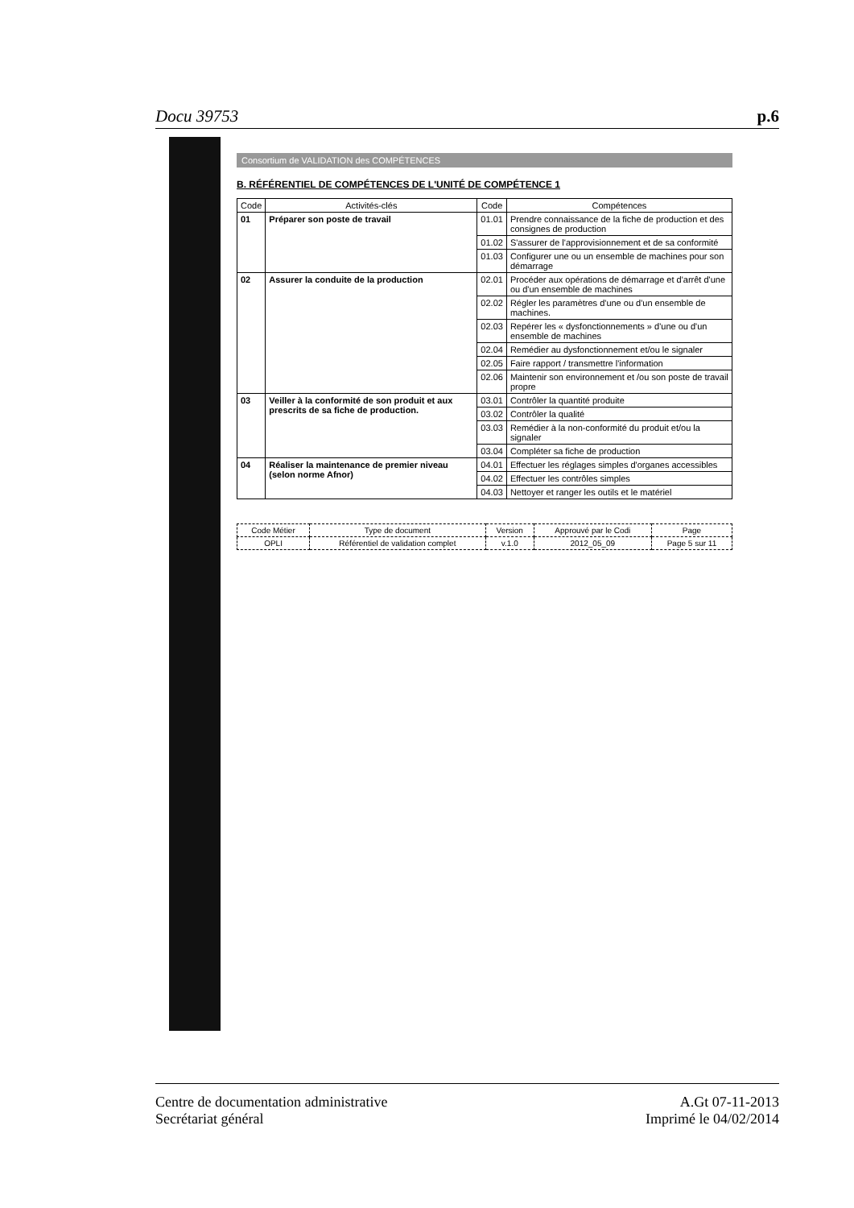Docu 39753 p.6
Consortium de VALIDATION des COMPÉTENCES
B. RÉFÉRENTIEL DE COMPÉTENCES DE L'UNITÉ DE COMPÉTENCE 1
| Code | Activités-clés | Code | Compétences |
| --- | --- | --- | --- |
| 01 | Préparer son poste de travail | 01.01 | Prendre connaissance de la fiche de production et des consignes de production |
| | | 01.02 | S'assurer de l'approvisionnement et de sa conformité |
| | | 01.03 | Configurer une ou un ensemble de machines pour son démarrage |
| 02 | Assurer la conduite de la production | 02.01 | Procéder aux opérations de démarrage et d'arrêt d'une ou d'un ensemble de machines |
| | | 02.02 | Régler les paramètres d'une ou d'un ensemble de machines. |
| | | 02.03 | Repérer les « dysfonctionnements » d'une ou d'un ensemble de machines |
| | | 02.04 | Remédier au dysfonctionnement et/ou le signaler |
| | | 02.05 | Faire rapport / transmettre l'information |
| | | 02.06 | Maintenir son environnement et /ou son poste de travail propre |
| 03 | Veiller à la conformité de son produit et aux prescrits de sa fiche de production. | 03.01 | Contrôler la quantité produite |
| | | 03.02 | Contrôler la qualité |
| | | 03.03 | Remédier à la non-conformité du produit et/ou la signaler |
| | | 03.04 | Compléter sa fiche de production |
| 04 | Réaliser la maintenance de premier niveau (selon norme Afnor) | 04.01 | Effectuer les réglages simples d'organes accessibles |
| | | 04.02 | Effectuer les contrôles simples |
| | | 04.03 | Nettoyer et ranger les outils et le matériel |
| Code Métier | Type de document | Version | Approuvé par le Codi | Page |
| --- | --- | --- | --- | --- |
| OPLI | Référentiel de validation complet | v.1.0 | 2012_05_09 | Page 5 sur 11 |
Centre de documentation administrative
Secrétariat général
A.Gt 07-11-2013
Imprimé le 04/02/2014